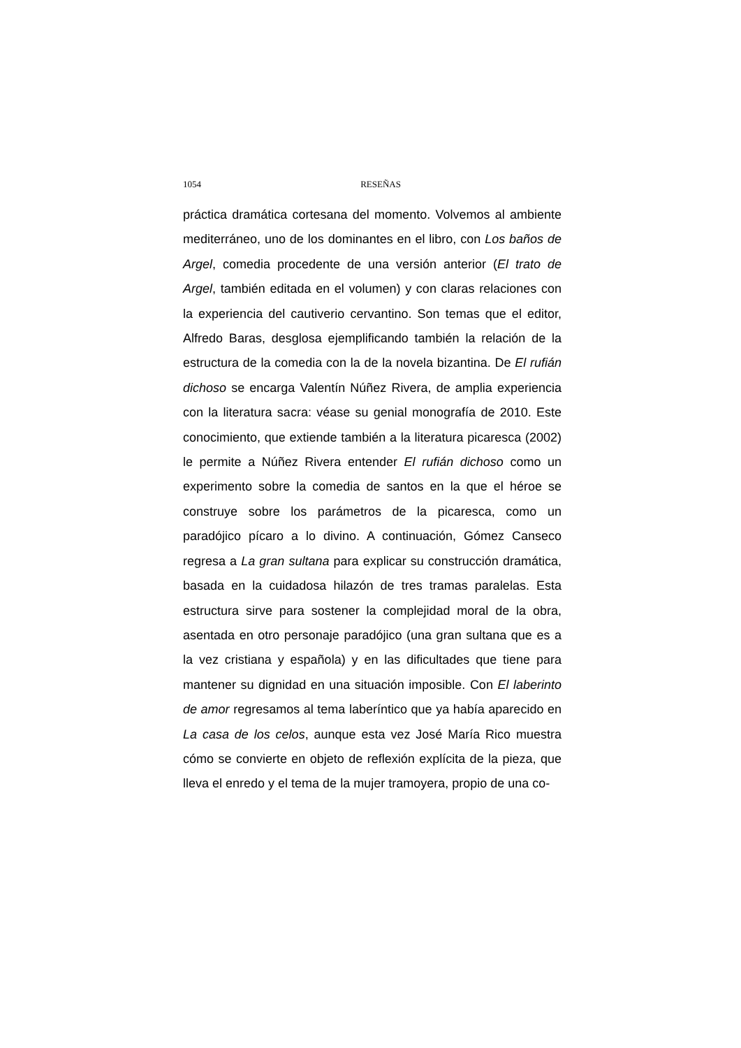1054 RESEÑAS
práctica dramática cortesana del momento. Volvemos al am­biente mediterráneo, uno de los dominantes en el libro, con Los baños de Argel, comedia procedente de una versión an­terior (El trato de Argel, también editada en el volumen) y con claras relaciones con la experiencia del cautiverio cervantino. Son temas que el editor, Alfredo Baras, desglosa ejemplifi­cando también la relación de la estructura de la comedia con la de la novela bizantina. De El rufián dichoso se encarga Valentín Núñez Rivera, de amplia experiencia con la literatura sacra: véase su genial monografía de 2010. Este conocimien­to, que extiende también a la literatura picaresca (2002) le permite a Núñez Rivera entender El rufián dichoso como un experimento sobre la comedia de santos en la que el héroe se construye sobre los parámetros de la picaresca, como un paradójico pícaro a lo divino. A continuación, Gómez Canseco regresa a La gran sultana para explicar su construcción dra­mática, basada en la cuidadosa hilazón de tres tramas para­lelas. Esta estructura sirve para sostener la complejidad mo­ral de la obra, asentada en otro personaje paradójico (una gran sultana que es a la vez cristiana y española) y en las dificultades que tiene para mantener su dignidad en una si­tuación imposible. Con El laberinto de amor regresamos al tema laberíntico que ya había aparecido en La casa de los celos, aunque esta vez José María Rico muestra cómo se convierte en objeto de reflexión explícita de la pieza, que lleva el enredo y el tema de la mujer tramoyera, propio de una co-